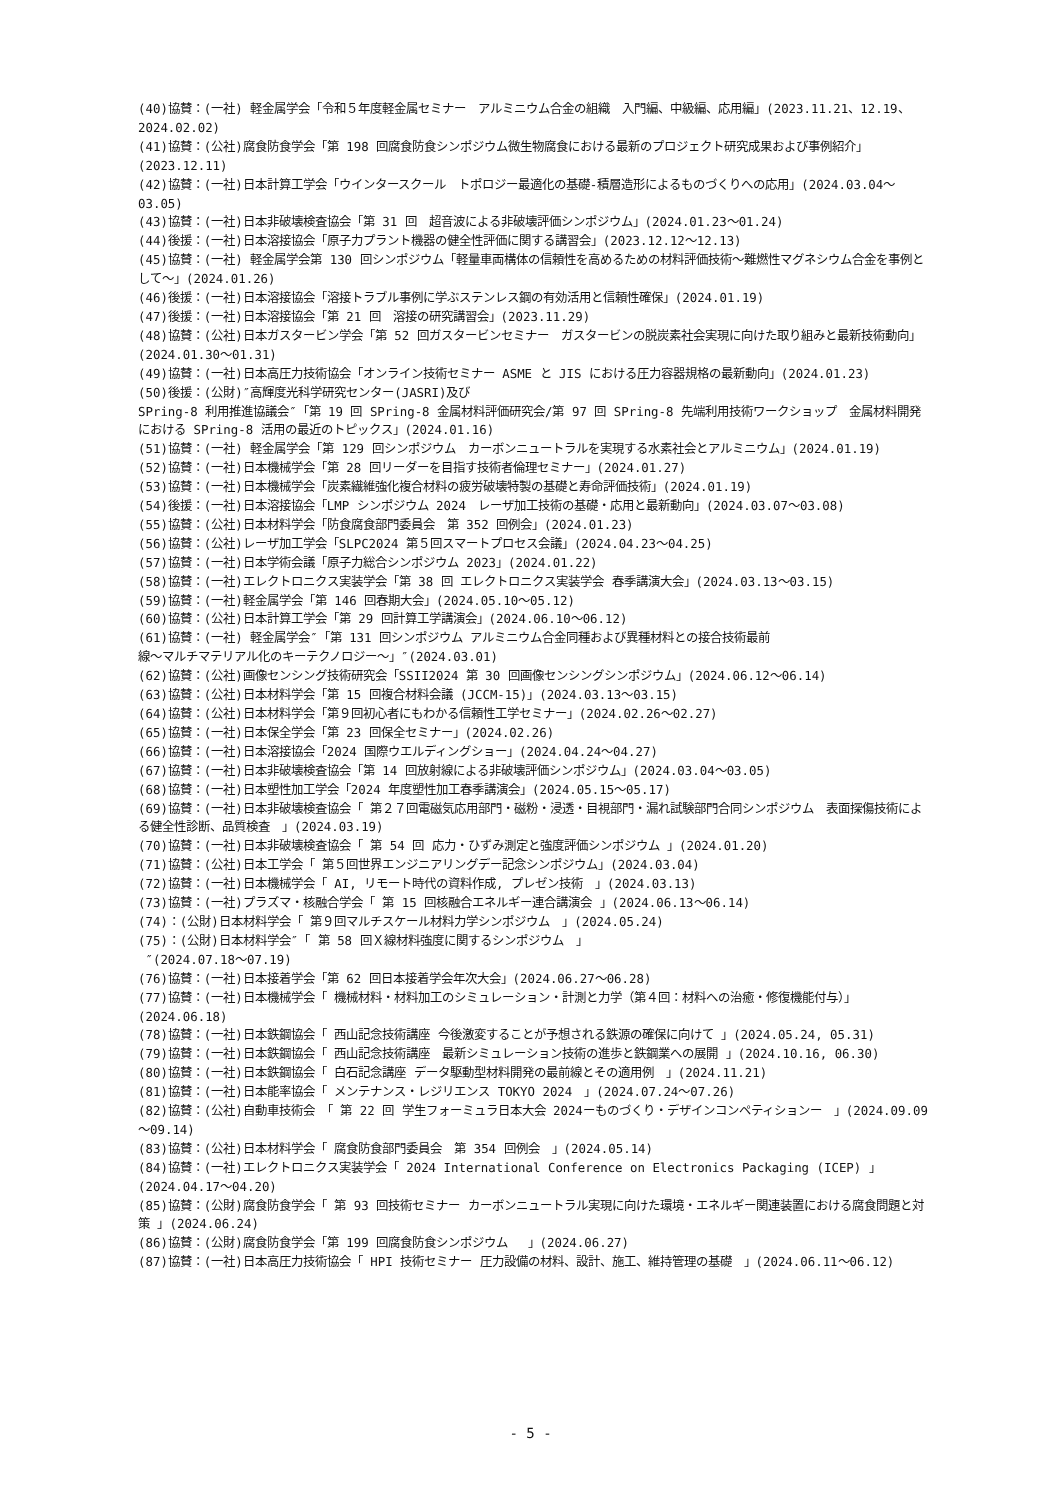(40)協賛：(一社) 軽金属学会「令和５年度軽金属セミナー　アルミニウム合金の組織　入門編、中級編、応用編」(2023.11.21、12.19、2024.02.02)
(41)協賛：(公社)腐食防食学会「第 198 回腐食防食シンポジウム微生物腐食における最新のプロジェクト研究成果および事例紹介」(2023.12.11)
(42)協賛：(一社)日本計算工学会「ウインタースクール　トポロジー最適化の基礎-積層造形によるものづくりへの応用」(2024.03.04～03.05)
(43)協賛：(一社)日本非破壊検査協会「第 31 回　超音波による非破壊評価シンポジウム」(2024.01.23～01.24)
(44)後援：(一社)日本溶接協会「原子力プラント機器の健全性評価に関する講習会」(2023.12.12～12.13)
(45)協賛：(一社) 軽金属学会第 130 回シンポジウム「軽量車両構体の信頼性を高めるための材料評価技術～難燃性マグネシウム合金を事例として～」(2024.01.26)
(46)後援：(一社)日本溶接協会「溶接トラブル事例に学ぶステンレス鋼の有効活用と信頼性確保」(2024.01.19)
(47)後援：(一社)日本溶接協会「第 21 回　溶接の研究講習会」(2023.11.29)
(48)協賛：(公社)日本ガスタービン学会「第 52 回ガスタービンセミナー　ガスタービンの脱炭素社会実現に向けた取り組みと最新技術動向」(2024.01.30～01.31)
(49)協賛：(一社)日本高圧力技術協会「オンライン技術セミナー ASME と JIS における圧力容器規格の最新動向」(2024.01.23)
(50)後援：(公財)″高輝度光科学研究センター(JASRI)及び
SPring-8 利用推進協議会″「第 19 回 SPring-8 金属材料評価研究会/第 97 回 SPring-8 先端利用技術ワークショップ　金属材料開発における SPring-8 活用の最近のトピックス」(2024.01.16)
(51)協賛：(一社) 軽金属学会「第 129 回シンポジウム　カーボンニュートラルを実現する水素社会とアルミニウム」(2024.01.19)
(52)協賛：(一社)日本機械学会「第 28 回リーダーを目指す技術者倫理セミナー」(2024.01.27)
(53)協賛：(一社)日本機械学会「炭素繊維強化複合材料の疲労破壊特製の基礎と寿命評価技術」(2024.01.19)
(54)後援：(一社)日本溶接協会「LMP シンポジウム 2024　レーザ加工技術の基礎・応用と最新動向」(2024.03.07～03.08)
(55)協賛：(公社)日本材料学会「防食腐食部門委員会　第 352 回例会」(2024.01.23)
(56)協賛：(公社)レーザ加工学会「SLPC2024 第５回スマートプロセス会議」(2024.04.23～04.25)
(57)協賛：(一社)日本学術会議「原子力総合シンポジウム 2023」(2024.01.22)
(58)協賛：(一社)エレクトロニクス実装学会「第 38 回 エレクトロニクス実装学会 春季講演大会」(2024.03.13～03.15)
(59)協賛：(一社)軽金属学会「第 146 回春期大会」(2024.05.10～05.12)
(60)協賛：(公社)日本計算工学会「第 29 回計算工学講演会」(2024.06.10～06.12)
(61)協賛：(一社) 軽金属学会″「第 131 回シンポジウム アルミニウム合金同種および異種材料との接合技術最前
線～マルチマテリアル化のキーテクノロジー～」″(2024.03.01)
(62)協賛：(公社)画像センシング技術研究会「SSII2024 第 30 回画像センシングシンポジウム」(2024.06.12～06.14)
(63)協賛：(公社)日本材料学会「第 15 回複合材料会議 (JCCM-15)」(2024.03.13～03.15)
(64)協賛：(公社)日本材料学会「第９回初心者にもわかる信頼性工学セミナー」(2024.02.26～02.27)
(65)協賛：(一社)日本保全学会「第 23 回保全セミナー」(2024.02.26)
(66)協賛：(一社)日本溶接協会「2024 国際ウエルディングショー」(2024.04.24～04.27)
(67)協賛：(一社)日本非破壊検査協会「第 14 回放射線による非破壊評価シンポジウム」(2024.03.04～03.05)
(68)協賛：(一社)日本塑性加工学会「2024 年度塑性加工春季講演会」(2024.05.15～05.17)
(69)協賛：(一社)日本非破壊検査協会「 第２７回電磁気応用部門・磁粉・浸透・目視部門・漏れ試験部門合同シンポジウム　表面探傷技術による健全性診断、品質検査　」(2024.03.19)
(70)協賛：(一社)日本非破壊検査協会「 第 54 回 応力・ひずみ測定と強度評価シンポジウム 」(2024.01.20)
(71)協賛：(公社)日本工学会「 第５回世界エンジニアリングデー記念シンポジウム」(2024.03.04)
(72)協賛：(一社)日本機械学会「 AI, リモート時代の資料作成, プレゼン技術　」(2024.03.13)
(73)協賛：(一社)プラズマ・核融合学会「 第 15 回核融合エネルギー連合講演会 」(2024.06.13～06.14)
(74)：(公財)日本材料学会「 第９回マルチスケール材料力学シンポジウム　」(2024.05.24)
(75)：(公財)日本材料学会″「 第 58 回Ｘ線材料強度に関するシンポジウム　」
″(2024.07.18～07.19)
(76)協賛：(一社)日本接着学会「第 62 回日本接着学会年次大会」(2024.06.27～06.28)
(77)協賛：(一社)日本機械学会「 機械材料・材料加工のシミュレーション・計測と力学（第４回：材料への治癒・修復機能付与）」(2024.06.18)
(78)協賛：(一社)日本鉄鋼協会「 西山記念技術講座 今後激変することが予想される鉄源の確保に向けて 」(2024.05.24, 05.31)
(79)協賛：(一社)日本鉄鋼協会「 西山記念技術講座　最新シミュレーション技術の進歩と鉄鋼業への展開 」(2024.10.16, 06.30)
(80)協賛：(一社)日本鉄鋼協会「 白石記念講座 データ駆動型材料開発の最前線とその適用例　」(2024.11.21)
(81)協賛：(一社)日本能率協会「 メンテナンス・レジリエンス TOKYO 2024　」(2024.07.24～07.26)
(82)協賛：(公社)自動車技術会　「 第 22 回 学生フォーミュラ日本大会 2024ーものづくり・デザインコンペティションー　」(2024.09.09～09.14)
(83)協賛：(公社)日本材料学会「 腐食防食部門委員会　第 354 回例会　」(2024.05.14)
(84)協賛：(一社)エレクトロニクス実装学会「 2024 International Conference on Electronics Packaging (ICEP) 」(2024.04.17～04.20)
(85)協賛：(公財)腐食防食学会「 第 93 回技術セミナー カーボンニュートラル実現に向けた環境・エネルギー関連装置における腐食問題と対策 」(2024.06.24)
(86)協賛：(公財)腐食防食学会「第 199 回腐食防食シンポジウム　 」(2024.06.27)
(87)協賛：(一社)日本高圧力技術協会「 HPI 技術セミナー 圧力設備の材料、設計、施工、維持管理の基礎　」(2024.06.11～06.12)
- 5 -